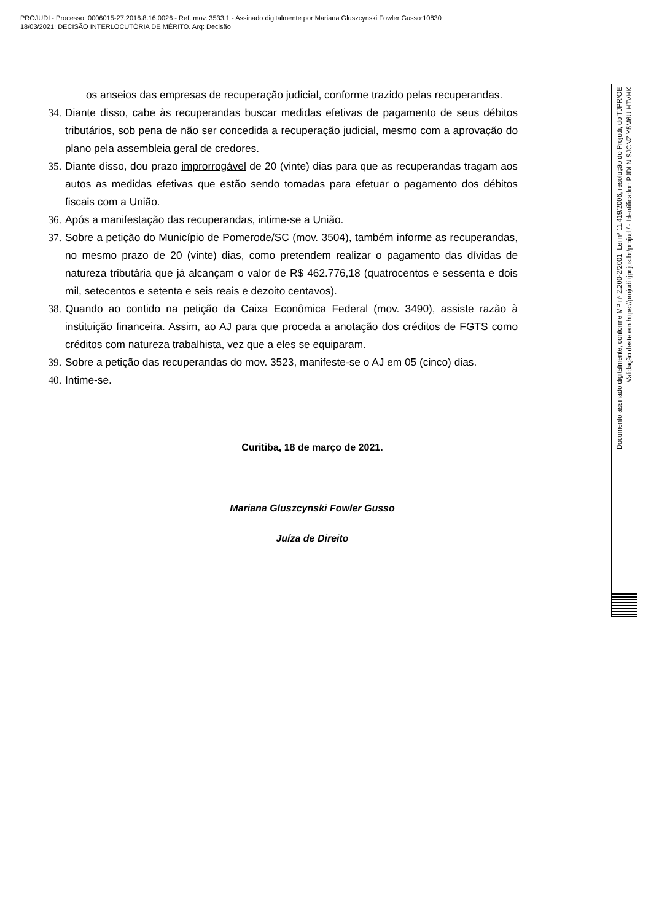PROJUDI - Processo: 0006015-27.2016.8.16.0026 - Ref. mov. 3533.1 - Assinado digitalmente por Mariana Gluszcynski Fowler Gusso:10830
18/03/2021: DECISÃO INTERLOCUTÓRIA DE MÉRITO. Arq: Decisão
os anseios das empresas de recuperação judicial, conforme trazido pelas recuperandas.
34. Diante disso, cabe às recuperandas buscar medidas efetivas de pagamento de seus débitos tributários, sob pena de não ser concedida a recuperação judicial, mesmo com a aprovação do plano pela assembleia geral de credores.
35. Diante disso, dou prazo improrrogável de 20 (vinte) dias para que as recuperandas tragam aos autos as medidas efetivas que estão sendo tomadas para efetuar o pagamento dos débitos fiscais com a União.
36. Após a manifestação das recuperandas, intime-se a União.
37. Sobre a petição do Município de Pomerode/SC (mov. 3504), também informe as recuperandas, no mesmo prazo de 20 (vinte) dias, como pretendem realizar o pagamento das dívidas de natureza tributária que já alcançam o valor de R$ 462.776,18 (quatrocentos e sessenta e dois mil, setecentos e setenta e seis reais e dezoito centavos).
38. Quando ao contido na petição da Caixa Econômica Federal (mov. 3490), assiste razão à instituição financeira. Assim, ao AJ para que proceda a anotação dos créditos de FGTS como créditos com natureza trabalhista, vez que a eles se equiparam.
39. Sobre a petição das recuperandas do mov. 3523, manifeste-se o AJ em 05 (cinco) dias.
40. Intime-se.
Curitiba, 18 de março de 2021.
Mariana Gluszcynski Fowler Gusso
Juíza de Direito
Documento assinado digitalmente, conforme MP nº 2.200-2/2001, Lei nº 11.419/2006, resolução do Projudi, do TJPR/OE
Validação deste em https://projudi.tjpr.jus.br/projudi/ - Identificador: PJDLN SJCNZ Y5M6U HTVHK